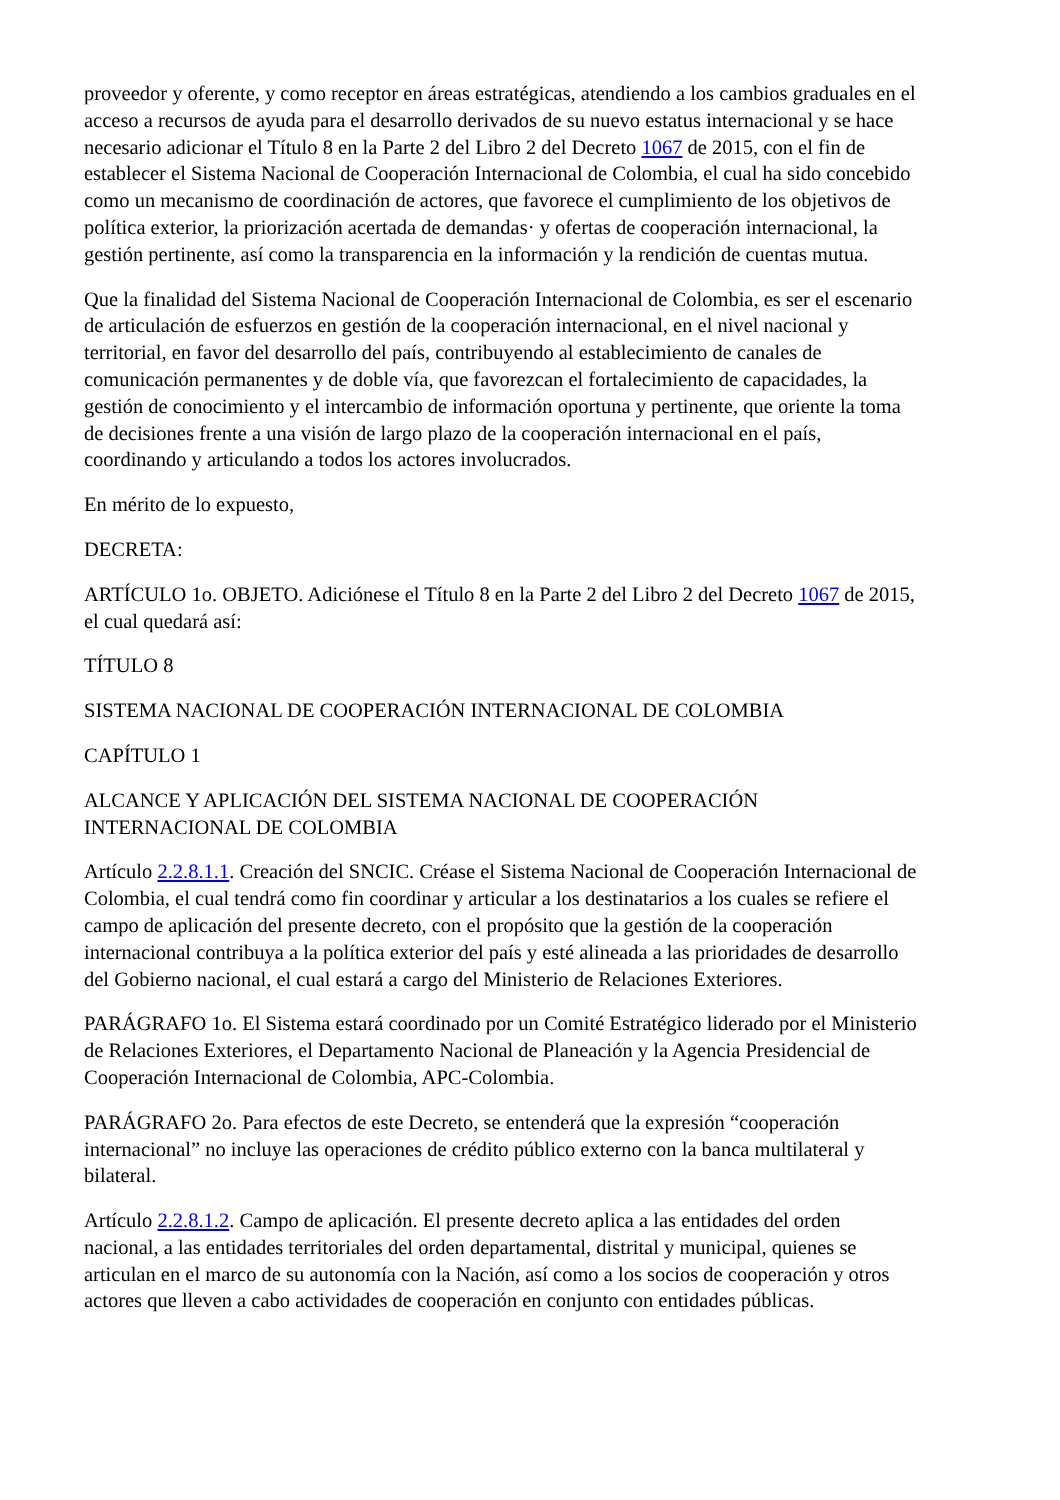proveedor y oferente, y como receptor en áreas estratégicas, atendiendo a los cambios graduales en el acceso a recursos de ayuda para el desarrollo derivados de su nuevo estatus internacional y se hace necesario adicionar el Título 8 en la Parte 2 del Libro 2 del Decreto 1067 de 2015, con el fin de establecer el Sistema Nacional de Cooperación Internacional de Colombia, el cual ha sido concebido como un mecanismo de coordinación de actores, que favorece el cumplimiento de los objetivos de política exterior, la priorización acertada de demandas· y ofertas de cooperación internacional, la gestión pertinente, así como la transparencia en la información y la rendición de cuentas mutua.
Que la finalidad del Sistema Nacional de Cooperación Internacional de Colombia, es ser el escenario de articulación de esfuerzos en gestión de la cooperación internacional, en el nivel nacional y territorial, en favor del desarrollo del país, contribuyendo al establecimiento de canales de comunicación permanentes y de doble vía, que favorezcan el fortalecimiento de capacidades, la gestión de conocimiento y el intercambio de información oportuna y pertinente, que oriente la toma de decisiones frente a una visión de largo plazo de la cooperación internacional en el país, coordinando y articulando a todos los actores involucrados.
En mérito de lo expuesto,
DECRETA:
ARTÍCULO 1o. OBJETO. Adiciónese el Título 8 en la Parte 2 del Libro 2 del Decreto 1067 de 2015, el cual quedará así:
TÍTULO 8
SISTEMA NACIONAL DE COOPERACIÓN INTERNACIONAL DE COLOMBIA
CAPÍTULO 1
ALCANCE Y APLICACIÓN DEL SISTEMA NACIONAL DE COOPERACIÓN INTERNACIONAL DE COLOMBIA
Artículo 2.2.8.1.1. Creación del SNCIC. Créase el Sistema Nacional de Cooperación Internacional de Colombia, el cual tendrá como fin coordinar y articular a los destinatarios a los cuales se refiere el campo de aplicación del presente decreto, con el propósito que la gestión de la cooperación internacional contribuya a la política exterior del país y esté alineada a las prioridades de desarrollo del Gobierno nacional, el cual estará a cargo del Ministerio de Relaciones Exteriores.
PARÁGRAFO 1o. El Sistema estará coordinado por un Comité Estratégico liderado por el Ministerio de Relaciones Exteriores, el Departamento Nacional de Planeación y la Agencia Presidencial de Cooperación Internacional de Colombia, APC-Colombia.
PARÁGRAFO 2o. Para efectos de este Decreto, se entenderá que la expresión “cooperación internacional” no incluye las operaciones de crédito público externo con la banca multilateral y bilateral.
Artículo 2.2.8.1.2. Campo de aplicación. El presente decreto aplica a las entidades del orden nacional, a las entidades territoriales del orden departamental, distrital y municipal, quienes se articulan en el marco de su autonomía con la Nación, así como a los socios de cooperación y otros actores que lleven a cabo actividades de cooperación en conjunto con entidades públicas.